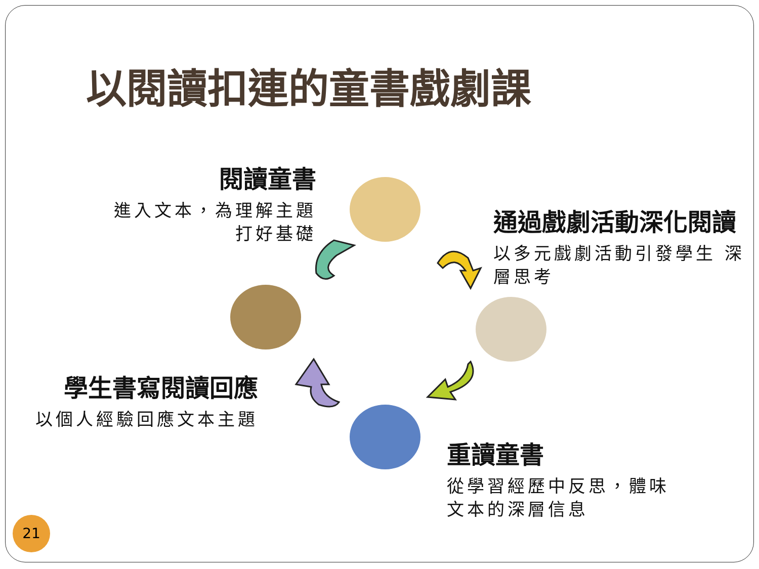以閱讀扣連的童書戲劇課
閱讀童書
進入文本，為理解主題 打好基礎
通過戲劇活動深化閱讀
以多元戲劇活動引發學生 深層思考
學生書寫閱讀回應
以個人經驗回應文本主題
重讀童書
從學習經歷中反思，體味 文本的深層信息
21